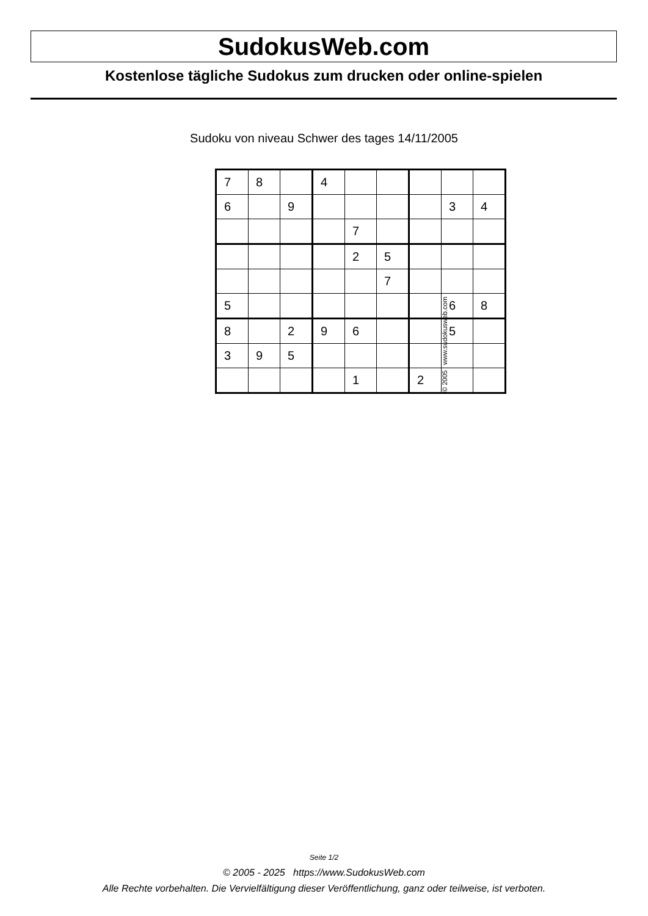SudokusWeb.com
Kostenlose tägliche Sudokus zum drucken oder online-spielen
Sudoku von niveau Schwer des tages 14/11/2005
| 7 | 8 | | 4 | | | | | |
| 6 | | 9 | | | | | 3 | 4 |
| | | | | 7 | | | | |
| | | | | 2 | 5 | | | |
| | | | | | 7 | | | |
| 5 | | | | | | | 6 | 8 |
| 8 | | 2 | 9 | 6 | | | 5 | |
| 3 | 9 | 5 | | | | | | |
| | | | | 1 | | 2 | | |
© 2005 www.sudokusweb.com
Seite 1/2
© 2005 - 2025 https://www.SudokusWeb.com
Alle Rechte vorbehalten. Die Vervielfältigung dieser Veröffentlichung, ganz oder teilweise, ist verboten.